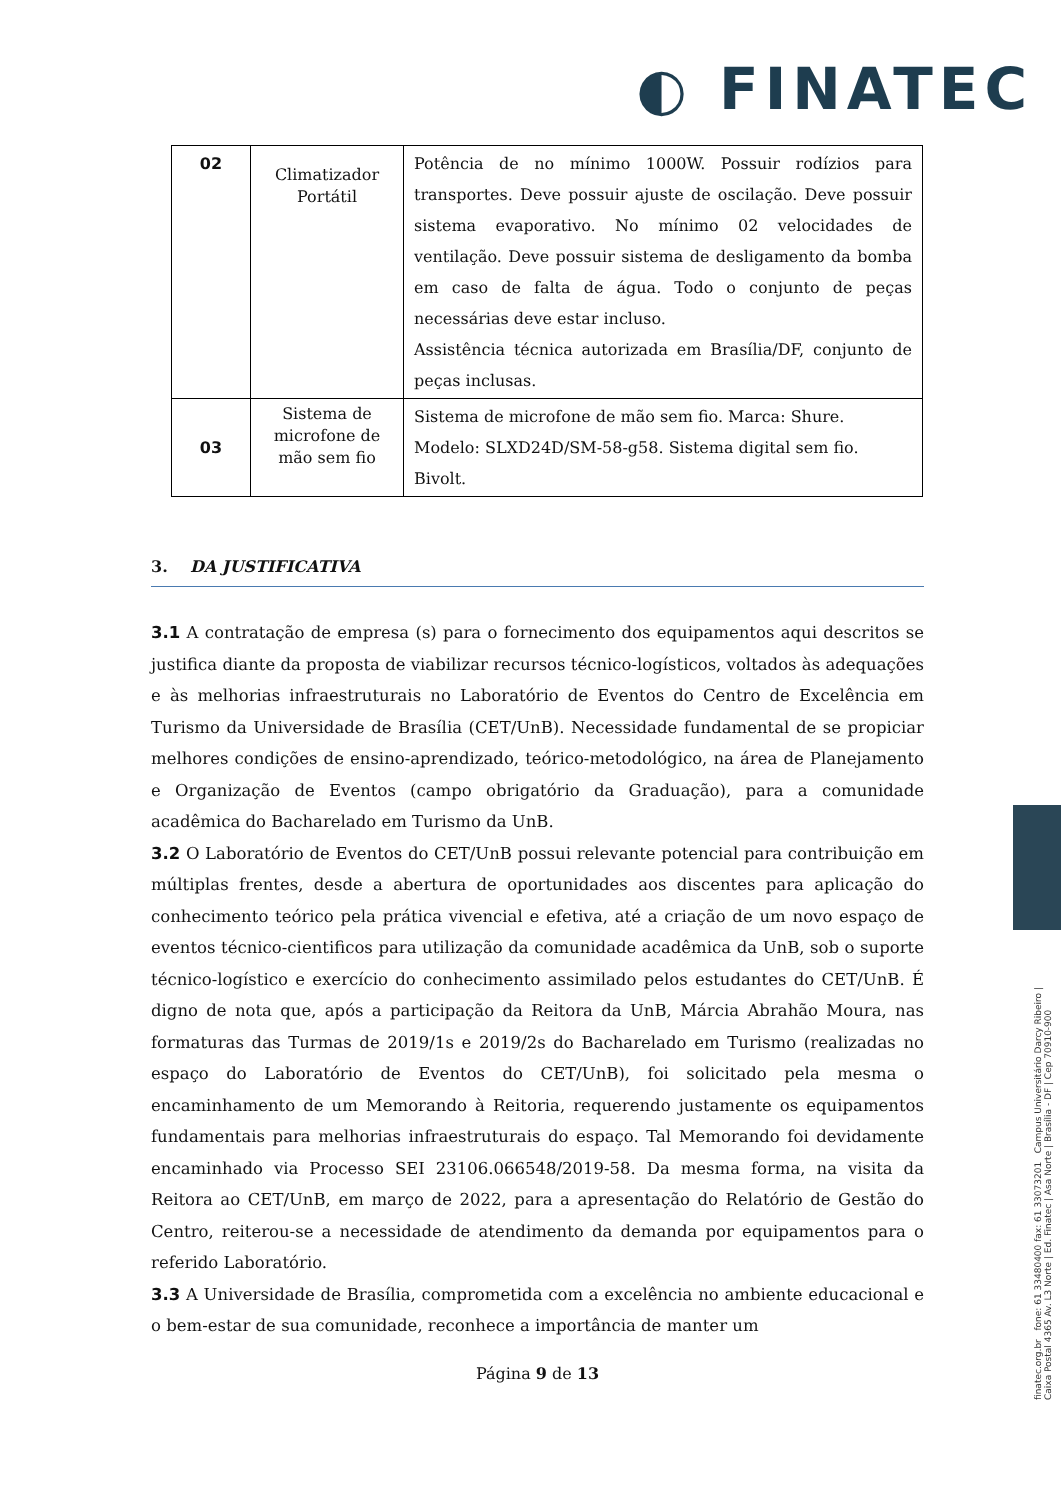◐ FINATEC
| 02 | Climatizador Portátil | Potência de no mínimo 1000W. Possuir rodízios para transportes. Deve possuir ajuste de oscilação. Deve possuir sistema evaporativo. No mínimo 02 velocidades de ventilação. Deve possuir sistema de desligamento da bomba em caso de falta de água. Todo o conjunto de peças necessárias deve estar incluso. Assistência técnica autorizada em Brasília/DF, conjunto de peças inclusas. |
| 03 | Sistema de microfone de mão sem fio | Sistema de microfone de mão sem fio. Marca: Shure. Modelo: SLXD24D/SM-58-g58. Sistema digital sem fio. Bivolt. |
3. DA JUSTIFICATIVA
3.1 A contratação de empresa (s) para o fornecimento dos equipamentos aqui descritos se justifica diante da proposta de viabilizar recursos técnico-logísticos, voltados às adequações e às melhorias infraestruturais no Laboratório de Eventos do Centro de Excelência em Turismo da Universidade de Brasília (CET/UnB). Necessidade fundamental de se propiciar melhores condições de ensino-aprendizado, teórico-metodológico, na área de Planejamento e Organização de Eventos (campo obrigatório da Graduação), para a comunidade acadêmica do Bacharelado em Turismo da UnB.
3.2 O Laboratório de Eventos do CET/UnB possui relevante potencial para contribuição em múltiplas frentes, desde a abertura de oportunidades aos discentes para aplicação do conhecimento teórico pela prática vivencial e efetiva, até a criação de um novo espaço de eventos técnico-cientificos para utilização da comunidade acadêmica da UnB, sob o suporte técnico-logístico e exercício do conhecimento assimilado pelos estudantes do CET/UnB. É digno de nota que, após a participação da Reitora da UnB, Márcia Abrahão Moura, nas formaturas das Turmas de 2019/1s e 2019/2s do Bacharelado em Turismo (realizadas no espaço do Laboratório de Eventos do CET/UnB), foi solicitado pela mesma o encaminhamento de um Memorando à Reitoria, requerendo justamente os equipamentos fundamentais para melhorias infraestruturais do espaço. Tal Memorando foi devidamente encaminhado via Processo SEI 23106.066548/2019-58. Da mesma forma, na visita da Reitora ao CET/UnB, em março de 2022, para a apresentação do Relatório de Gestão do Centro, reiterou-se a necessidade de atendimento da demanda por equipamentos para o referido Laboratório.
3.3 A Universidade de Brasília, comprometida com a excelência no ambiente educacional e o bem-estar de sua comunidade, reconhece a importância de manter um
Página 9 de 13
finatec.org.br fone: 61 33480400 fax: 61 33073201 Campus Universitário Darcy Ribeiro | Caixa Postal 4365 Av. L3 Norte | Ed. Finatec | Asa Norte | Brasília - DF | Cep 70910-900